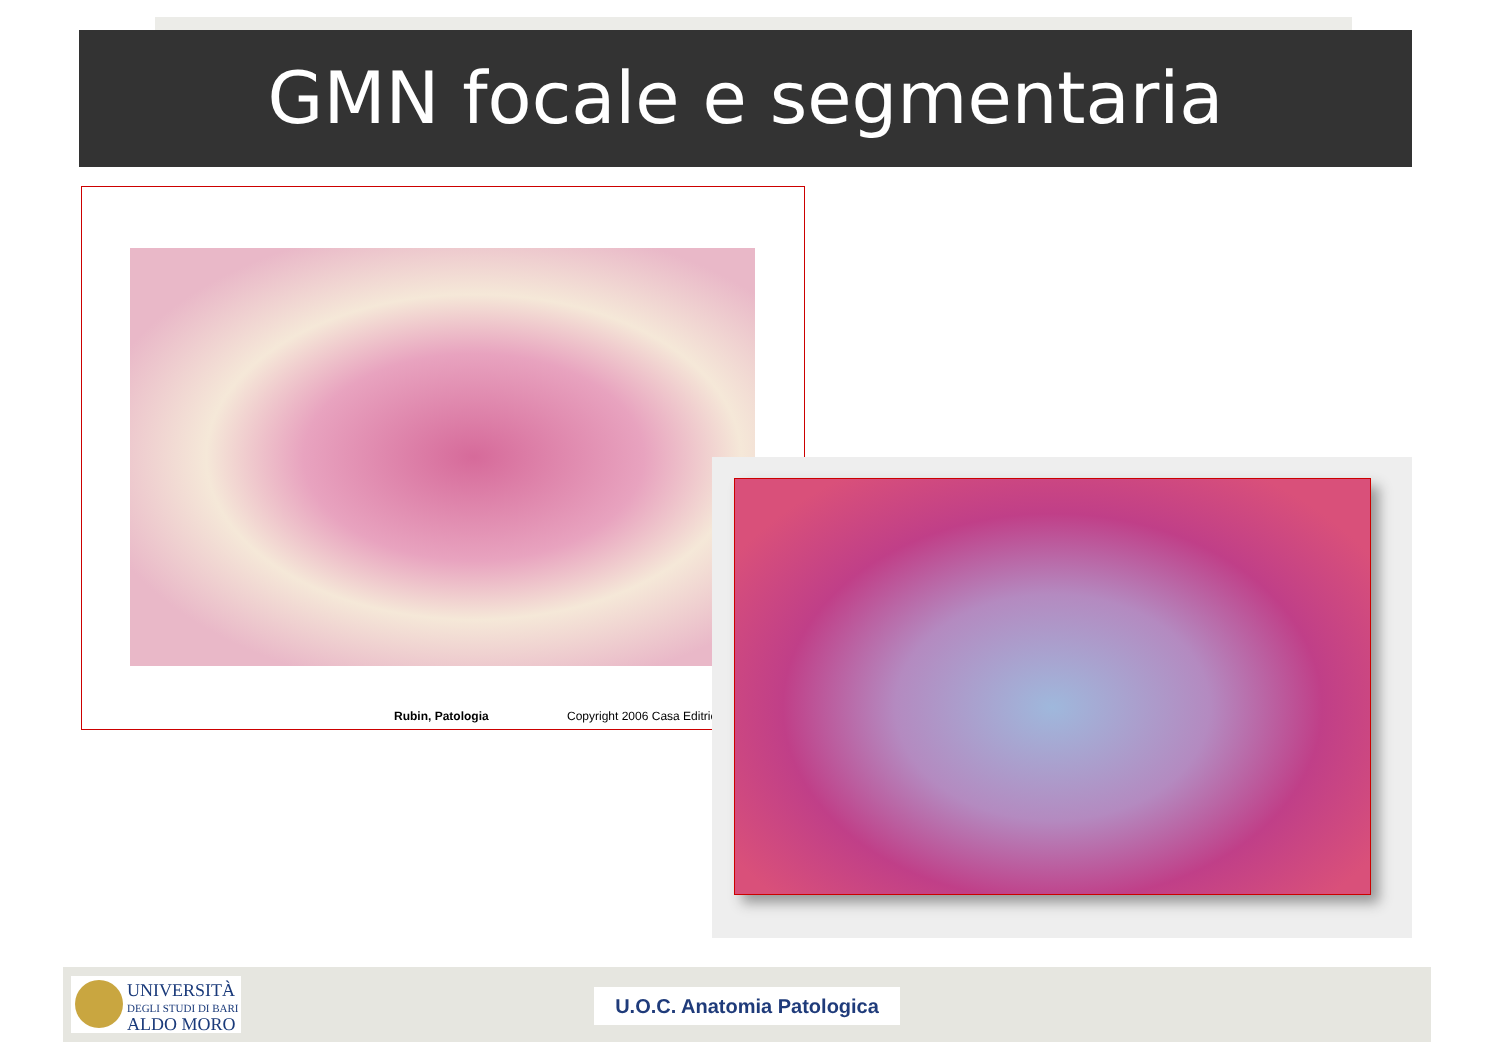GMN focale e segmentaria
Rubin, Patologia Copyright 2006 Casa Editric
UNIVERSITÀ
DEGLI STUDI DI BARI
ALDO MORO
U.O.C. Anatomia Patologica